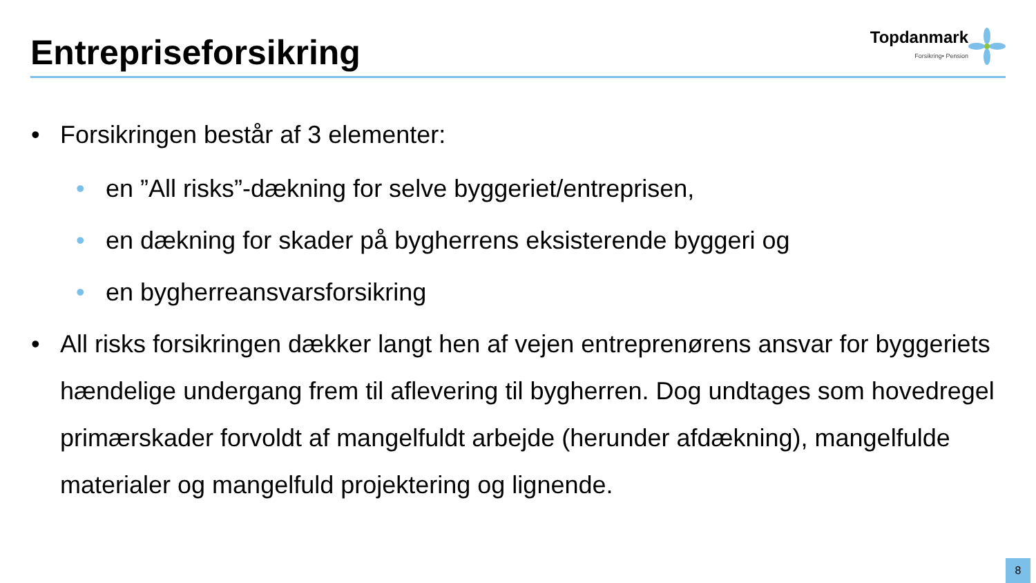Entrepriseforsikring
Topdanmark
Forsikring• Pension
• Forsikringen består af 3 elementer:
• en ”All risks”-dækning for selve byggeriet/entreprisen,
• en dækning for skader på bygherrens eksisterende byggeri og
• en bygherreansvarsforsikring
• All risks forsikringen dækker langt hen af vejen entreprenørens ansvar for byggeriets hændelige undergang frem til aflevering til bygherren. Dog undtages som hovedregel primærskader forvoldt af mangelfuldt arbejde (herunder afdækning), mangelfulde materialer og mangelfuld projektering og lignende.
8